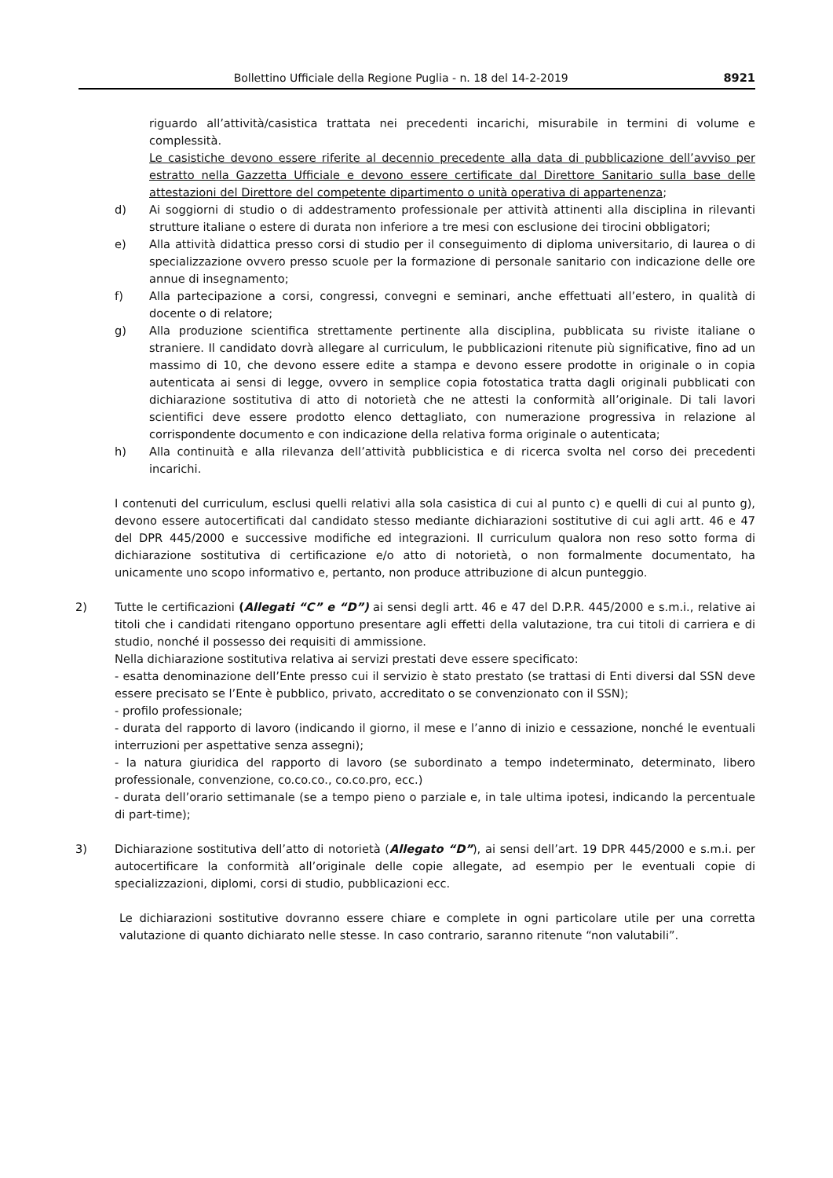Bollettino Ufficiale della Regione Puglia - n. 18 del 14-2-2019
8921
riguardo all’attività/casistica trattata nei precedenti incarichi, misurabile in termini di volume e complessità.
Le casistiche devono essere riferite al decennio precedente alla data di pubblicazione dell’avviso per estratto nella Gazzetta Ufficiale e devono essere certificate dal Direttore Sanitario sulla base delle attestazioni del Direttore del competente dipartimento o unità operativa di appartenenza;
d) Ai soggiorni di studio o di addestramento professionale per attività attinenti alla disciplina in rilevanti strutture italiane o estere di durata non inferiore a tre mesi con esclusione dei tirocini obbligatori;
e) Alla attività didattica presso corsi di studio per il conseguimento di diploma universitario, di laurea o di specializzazione ovvero presso scuole per la formazione di personale sanitario con indicazione delle ore annue di insegnamento;
f) Alla partecipazione a corsi, congressi, convegni e seminari, anche effettuati all’estero, in qualità di docente o di relatore;
g) Alla produzione scientifica strettamente pertinente alla disciplina, pubblicata su riviste italiane o straniere. Il candidato dovrà allegare al curriculum, le pubblicazioni ritenute più significative, fino ad un massimo di 10, che devono essere edite a stampa e devono essere prodotte in originale o in copia autenticata ai sensi di legge, ovvero in semplice copia fotostatica tratta dagli originali pubblicati con dichiarazione sostitutiva di atto di notorietà che ne attesti la conformità all’originale. Di tali lavori scientifici deve essere prodotto elenco dettagliato, con numerazione progressiva in relazione al corrispondente documento e con indicazione della relativa forma originale o autenticata;
h) Alla continuità e alla rilevanza dell’attività pubblicistica e di ricerca svolta nel corso dei precedenti incarichi.
I contenuti del curriculum, esclusi quelli relativi alla sola casistica di cui al punto c) e quelli di cui al punto g), devono essere autocertificati dal candidato stesso mediante dichiarazioni sostitutive di cui agli artt. 46 e 47 del DPR 445/2000 e successive modifiche ed integrazioni. Il curriculum qualora non reso sotto forma di dichiarazione sostitutiva di certificazione e/o atto di notorietà, o non formalmente documentato, ha unicamente uno scopo informativo e, pertanto, non produce attribuzione di alcun punteggio.
2) Tutte le certificazioni (Allegati “C” e “D”) ai sensi degli artt. 46 e 47 del D.P.R. 445/2000 e s.m.i., relative ai titoli che i candidati ritengano opportuno presentare agli effetti della valutazione, tra cui titoli di carriera e di studio, nonché il possesso dei requisiti di ammissione.
Nella dichiarazione sostitutiva relativa ai servizi prestati deve essere specificato:
- esatta denominazione dell’Ente presso cui il servizio è stato prestato (se trattasi di Enti diversi dal SSN deve essere precisato se l’Ente è pubblico, privato, accreditato o se convenzionato con il SSN);
- profilo professionale;
- durata del rapporto di lavoro (indicando il giorno, il mese e l’anno di inizio e cessazione, nonché le eventuali interruzioni per aspettative senza assegni);
- la natura giuridica del rapporto di lavoro (se subordinato a tempo indeterminato, determinato, libero professionale, convenzione, co.co.co., co.co.pro, ecc.)
- durata dell’orario settimanale (se a tempo pieno o parziale e, in tale ultima ipotesi, indicando la percentuale di part-time);
3) Dichiarazione sostitutiva dell’atto di notorietà (Allegato “D”), ai sensi dell’art. 19 DPR 445/2000 e s.m.i. per autocertificare la conformità all’originale delle copie allegate, ad esempio per le eventuali copie di specializzazioni, diplomi, corsi di studio, pubblicazioni ecc.
Le dichiarazioni sostitutive dovranno essere chiare e complete in ogni particolare utile per una corretta valutazione di quanto dichiarato nelle stesse. In caso contrario, saranno ritenute “non valutabili”.